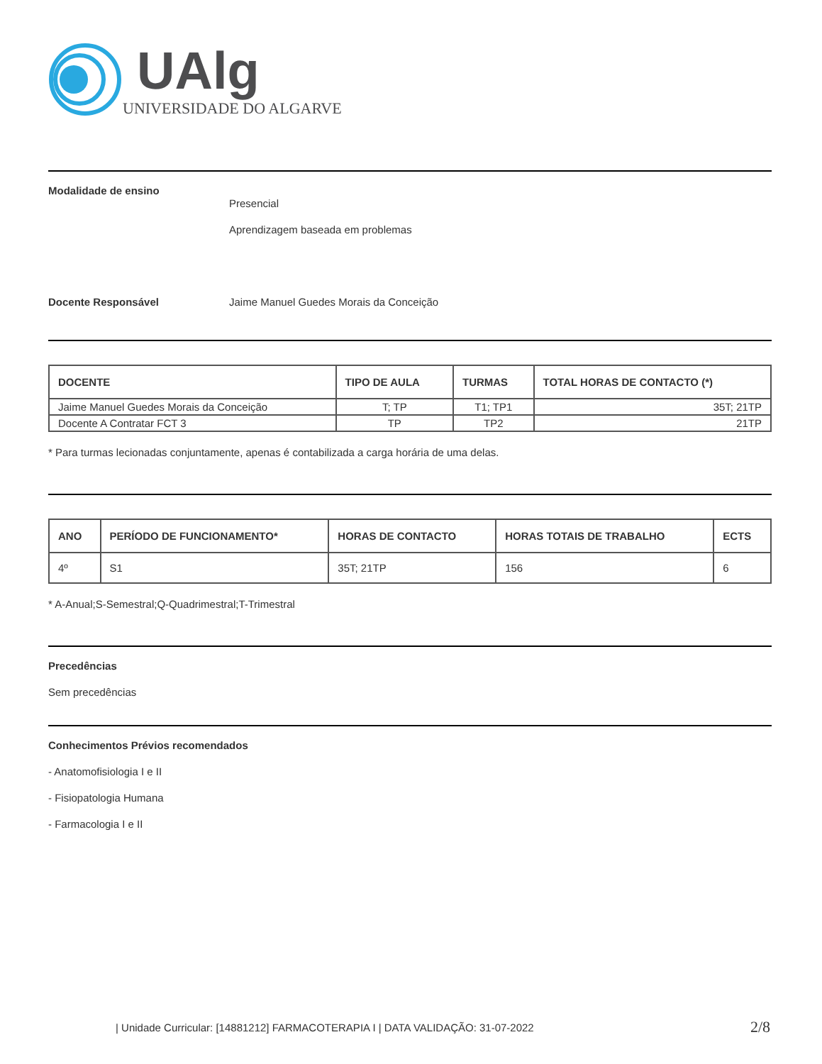UAlg
UNIVERSIDADE DO ALGARVE
Modalidade de ensino
Presencial
Aprendizagem baseada em problemas
Docente Responsável Jaime Manuel Guedes Morais da Conceição
| DOCENTE | TIPO DE AULA | TURMAS | TOTAL HORAS DE CONTACTO (*) |
| --- | --- | --- | --- |
| Jaime Manuel Guedes Morais da Conceição | T; TP | T1; TP1 | 35T; 21TP |
| Docente A Contratar FCT 3 | TP | TP2 | 21TP |
* Para turmas lecionadas conjuntamente, apenas é contabilizada a carga horária de uma delas.
| ANO | PERÍODO DE FUNCIONAMENTO* | HORAS DE CONTACTO | HORAS TOTAIS DE TRABALHO | ECTS |
| --- | --- | --- | --- | --- |
| 4º | S1 | 35T; 21TP | 156 | 6 |
* A-Anual;S-Semestral;Q-Quadrimestral;T-Trimestral
Precedências
Sem precedências
Conhecimentos Prévios recomendados
- Anatomofisiologia I e II
- Fisiopatologia Humana
- Farmacologia I e II
| Unidade Curricular: [14881212] FARMACOTERAPIA I | DATA VALIDAÇÃO: 31-07-2022
2/8